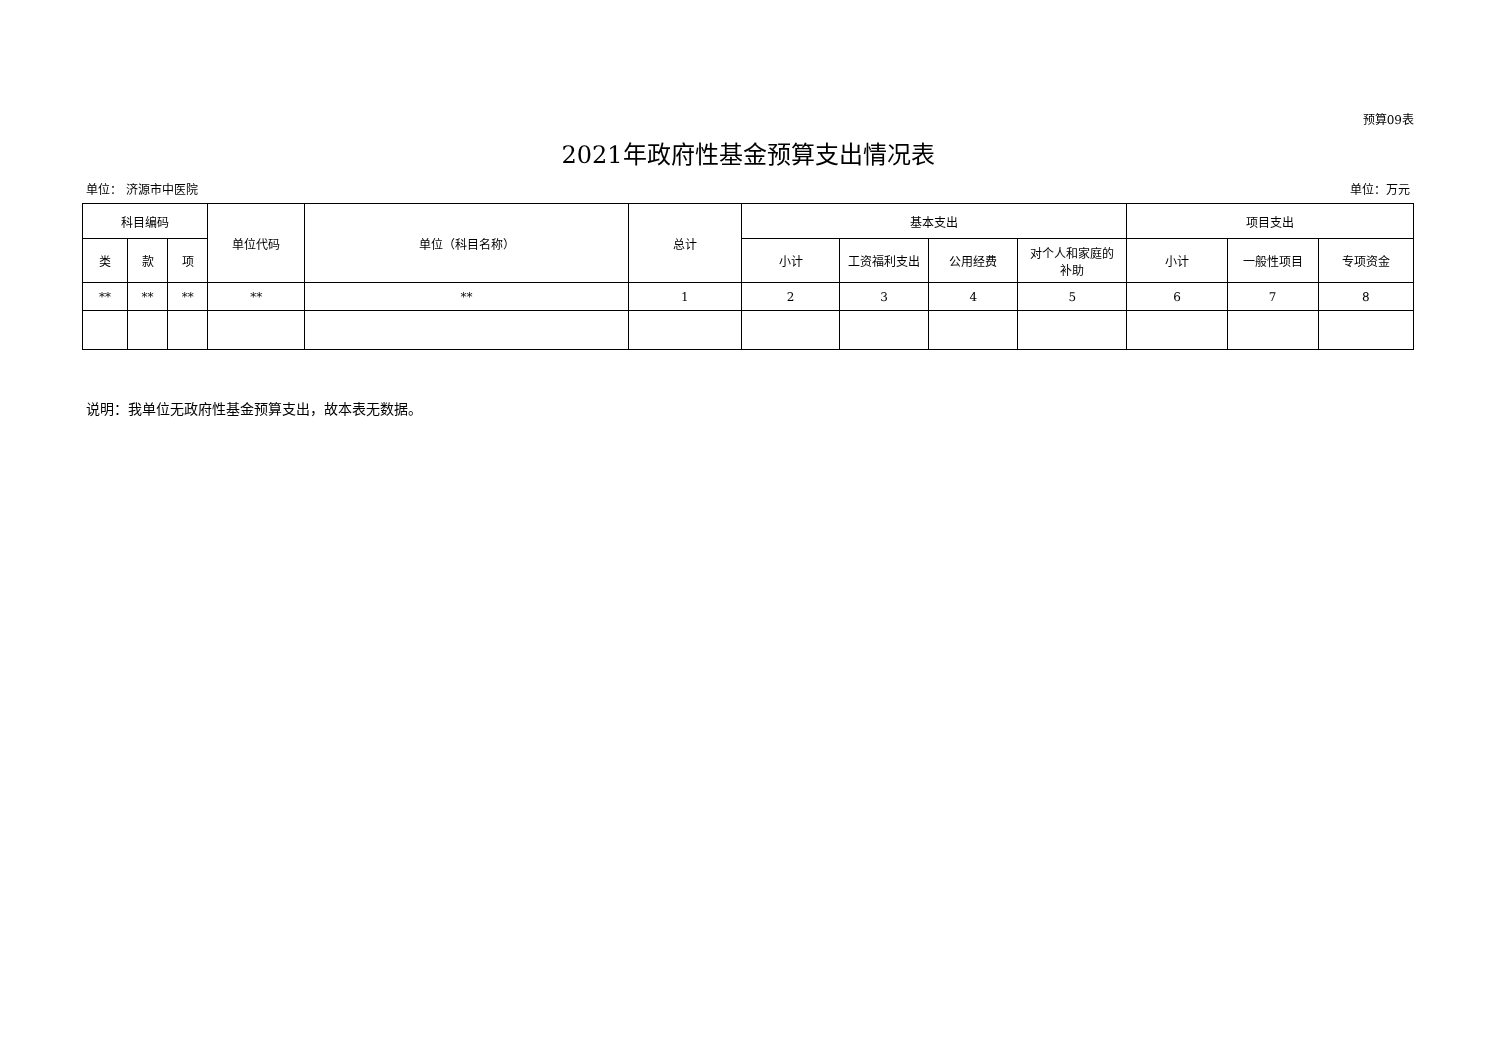预算09表
2021年政府性基金预算支出情况表
单位： 济源市中医院 单位：万元
| 科目编码 | | | 单位代码 | 单位（科目名称） | 总计 | 基本支出 | | | | 项目支出 | | |
| --- | --- | --- | --- | --- | --- | --- | --- | --- | --- | --- | --- | --- |
| 类 | 款 | 项 | | | | 小计 | 工资福利支出 | 公用经费 | 对个人和家庭的 补助 | 小计 | 一般性项目 | 专项资金 |
| ** | ** | ** | ** | ** | 1 | 2 | 3 | 4 | 5 | 6 | 7 | 8 |
说明：我单位无政府性基金预算支出，故本表无数据。